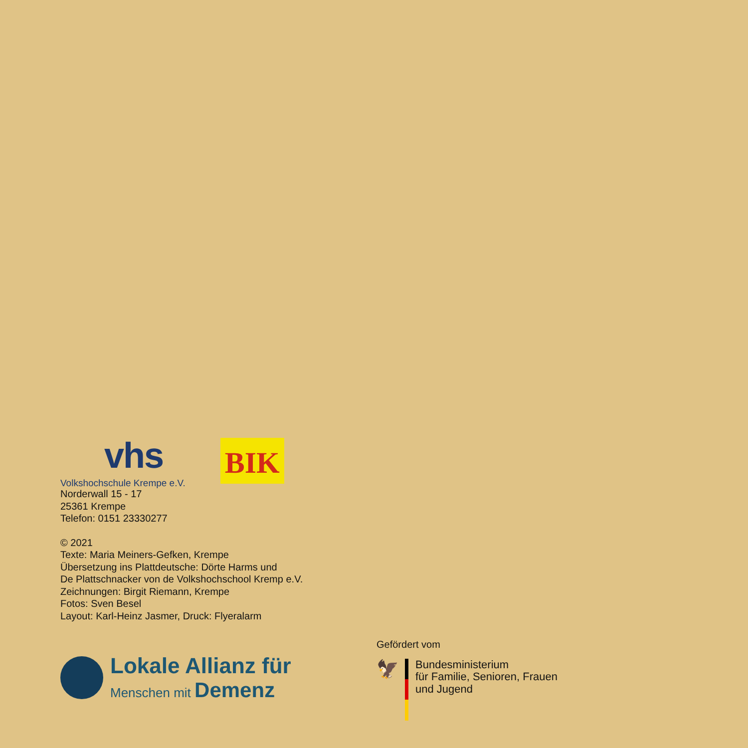vhs
Volkshochschule Krempe e.V.
BIK
Norderwall 15 - 17
25361 Krempe
Telefon: 0151 23330277
© 2021
Texte: Maria Meiners-Gefken, Krempe
Übersetzung ins Plattdeutsche: Dörte Harms und
De Plattschnacker von de Volkshochschool Kremp e.V.
Zeichnungen: Birgit Riemann, Krempe
Fotos: Sven Besel
Layout: Karl-Heinz Jasmer, Druck: Flyeralarm
Lokale Allianz für
Menschen mit Demenz
Gefördert vom
🦅
Bundesministerium
für Familie, Senioren, Frauen
und Jugend